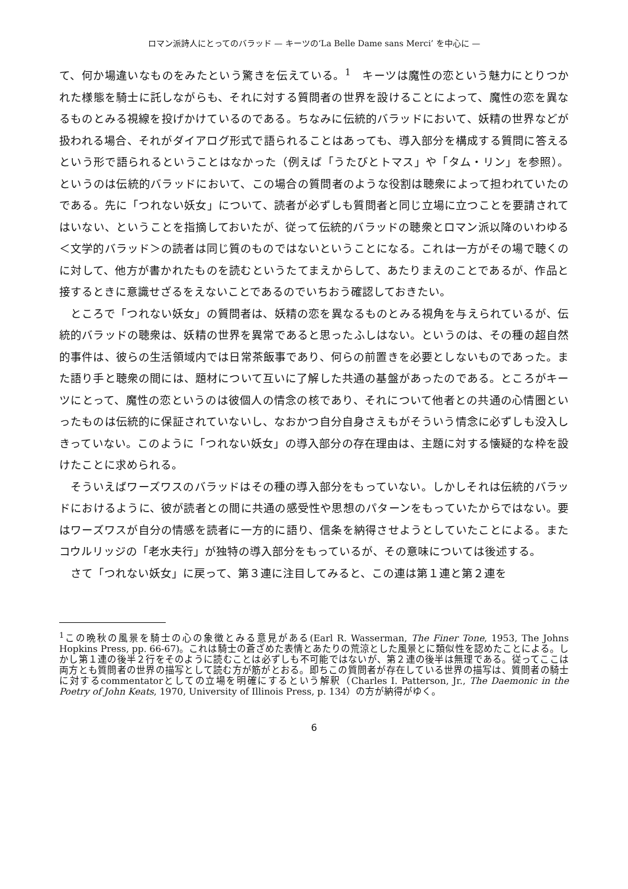ロマン派詩人にとってのバラッド — キーツの‘La Belle Dame sans Merci’ を中心に —
て、何か場違いなものをみたという驚きを伝えている。<sup>1</sup>　キーツは魔性の恋という魅力にとりつかれた様態を騎士に託しながらも、それに対する質問者の世界を設けることによって、魔性の恋を異なるものとみる視線を投げかけているのである。ちなみに伝統的バラッドにおいて、妖精の世界などが扱われる場合、それがダイアログ形式で語られることはあっても、導入部分を構成する質問に答えるという形で語られるということはなかった（例えば「うたびとトマス」や「タム・リン」を参照）。というのは伝統的バラッドにおいて、この場合の質問者のような役割は聴衆によって担われていたのである。先に「つれない妖女」について、読者が必ずしも質問者と同じ立場に立つことを要請されてはいない、ということを指摘しておいたが、従って伝統的バラッドの聴衆とロマン派以降のいわゆる＜文学的バラッド＞の読者は同じ質のものではないということになる。これは一方がその場で聴くのに対して、他方が書かれたものを読むというたてまえからして、あたりまえのことであるが、作品と接するときに意識せざるをえないことであるのでいちおう確認しておきたい。
ところで「つれない妖女」の質問者は、妖精の恋を異なるものとみる視角を与えられているが、伝統的バラッドの聴衆は、妖精の世界を異常であると思ったふしはない。というのは、その種の超自然的事件は、彼らの生活領域内では日常茶飯事であり、何らの前置きを必要としないものであった。また語り手と聴衆の間には、題材について互いに了解した共通の基盤があったのである。ところがキーツにとって、魔性の恋というのは彼個人の情念の核であり、それについて他者との共通の心情圏といったものは伝統的に保証されていないし、なおかつ自分自身さえもがそういう情念に必ずしも没入しきっていない。このように「つれない妖女」の導入部分の存在理由は、主題に対する懐疑的な枠を設けたことに求められる。
そういえばワーズワスのバラッドはその種の導入部分をもっていない。しかしそれは伝統的バラッドにおけるように、彼が読者との間に共通の感受性や思想のパターンをもっていたからではない。要はワーズワスが自分の情感を読者に一方的に語り、信条を納得させようとしていたことによる。またコウルリッジの「老水夫行」が独特の導入部分をもっているが、その意味については後述する。
さて「つれない妖女」に戻って、第３連に注目してみると、この連は第１連と第２連を
<sup>1</sup> この晩秋の風景を騎士の心の象徴とみる意見がある(Earl R. Wasserman, The Finer Tone, 1953, The Johns Hopkins Press, pp. 66-67)。これは騎士の蒼ざめた表情とあたりの荒涼とした風景とに類似性を認めたことによる。しかし第１連の後半２行をそのように読むことは必ずしも不可能ではないが、第２連の後半は無理である。従ってここは両方とも質問者の世界の描写として読む方が筋がとおる。即ちこの質問者が存在している世界の描写は、質問者の騎士に対するcommentatorとしての立場を明確にするという解釈（Charles I. Patterson, Jr., The Daemonic in the Poetry of John Keats, 1970, University of Illinois Press, p. 134）の方が納得がゆく。
6